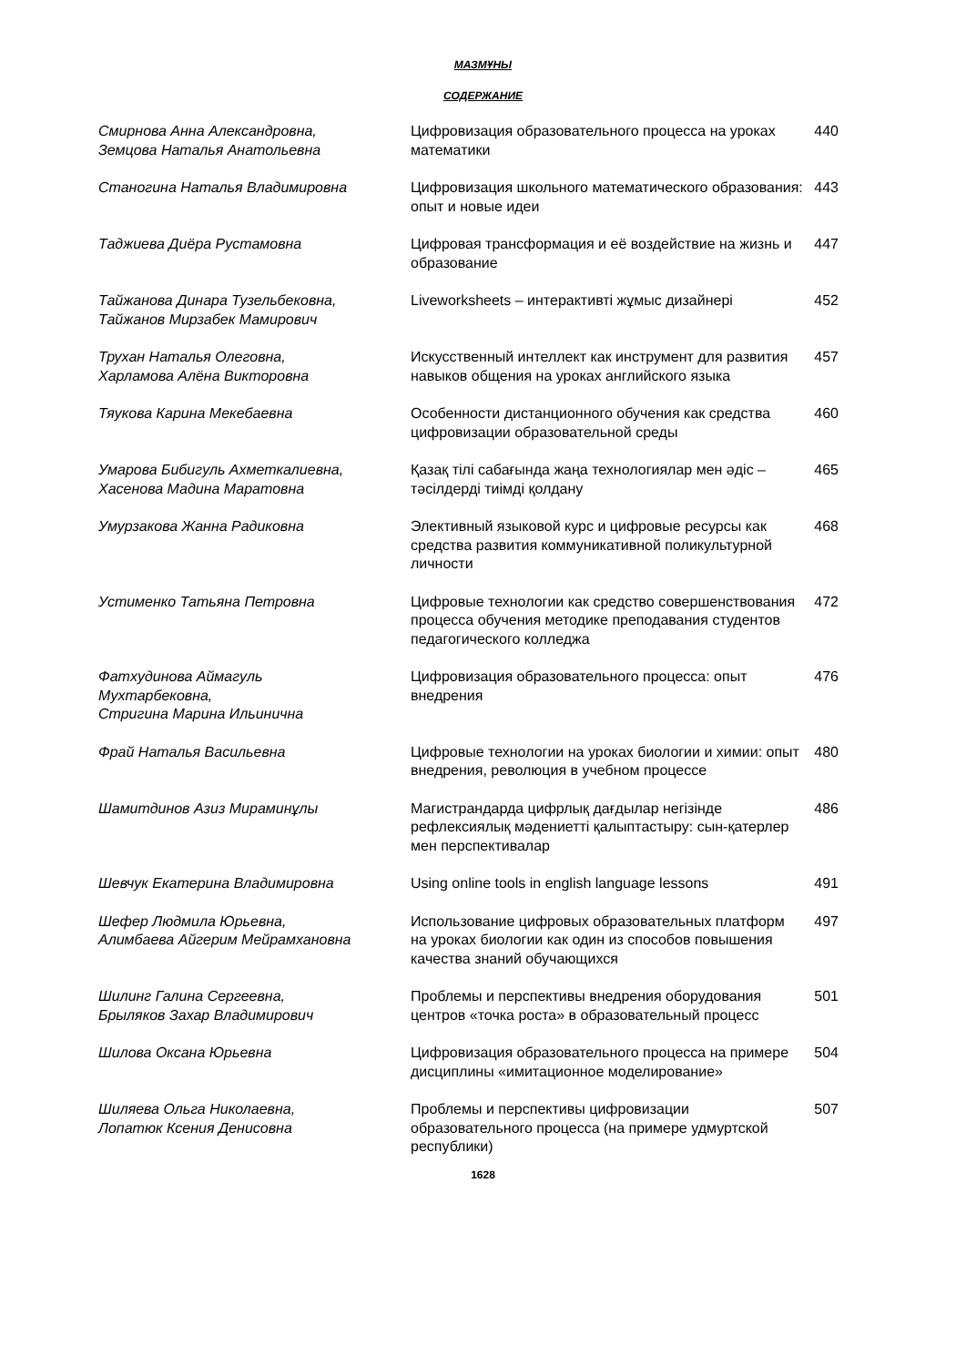МАЗМҰНЫ
СОДЕРЖАНИЕ
| Смирнова Анна Александровна, Земцова Наталья Анатольевна | Цифровизация образовательного процесса на уроках математики | 440 |
| Станогина Наталья Владимировна | Цифровизация школьного математического образования: опыт и новые идеи | 443 |
| Таджиева Диёра Рустамовна | Цифровая трансформация и её воздействие на жизнь и образование | 447 |
| Тайжанова Динара Тузельбековна, Тайжанов Мирзабек Мамирович | Liveworksheets – интерактивті жұмыс дизайнері | 452 |
| Трухан Наталья Олеговна, Харламова Алёна Викторовна | Искусственный интеллект как инструмент для развития навыков общения на уроках английского языка | 457 |
| Тяукова Карина Мекебаевна | Особенности дистанционного обучения как средства цифровизации образовательной среды | 460 |
| Умарова Бибигуль Ахметкалиевна, Хасенова Мадина Маратовна | Қазақ тілі сабағында жаңа технологиялар мен әдіс – тәсілдерді тиімді қолдану | 465 |
| Умурзакова Жанна Радиковна | Элективный языковой курс и цифровые ресурсы как средства развития коммуникативной поликультурной личности | 468 |
| Устименко Татьяна Петровна | Цифровые технологии как средство совершенствования процесса обучения методике преподавания студентов педагогического колледжа | 472 |
| Фатхудинова Аймагуль Мухтарбековна, Стригина Марина Ильинична | Цифровизация образовательного процесса: опыт внедрения | 476 |
| Фрай Наталья Васильевна | Цифровые технологии на уроках биологии и химии: опыт внедрения, революция в учебном процессе | 480 |
| Шамитдинов Азиз Мираминұлы | Магистрандарда цифрлық дағдылар негізінде рефлексиялық мәдениетті қалыптастыру: сын-қатерлер мен перспективалар | 486 |
| Шевчук Екатерина Владимировна | Using online tools in english language lessons | 491 |
| Шефер Людмила Юрьевна, Алимбаева Айгерим Мейрамхановна | Использование цифровых образовательных платформ на уроках биологии как один из способов повышения качества знаний обучающихся | 497 |
| Шилинг Галина Сергеевна, Брыляков Захар Владимирович | Проблемы и перспективы внедрения оборудования центров «точка роста» в образовательный процесс | 501 |
| Шилова Оксана Юрьевна | Цифровизация образовательного процесса на примере дисциплины «имитационное моделирование» | 504 |
| Шиляева Ольга Николаевна, Лопатюк Ксения Денисовна | Проблемы и перспективы цифровизации образовательного процесса (на примере удмуртской республики) | 507 |
1628